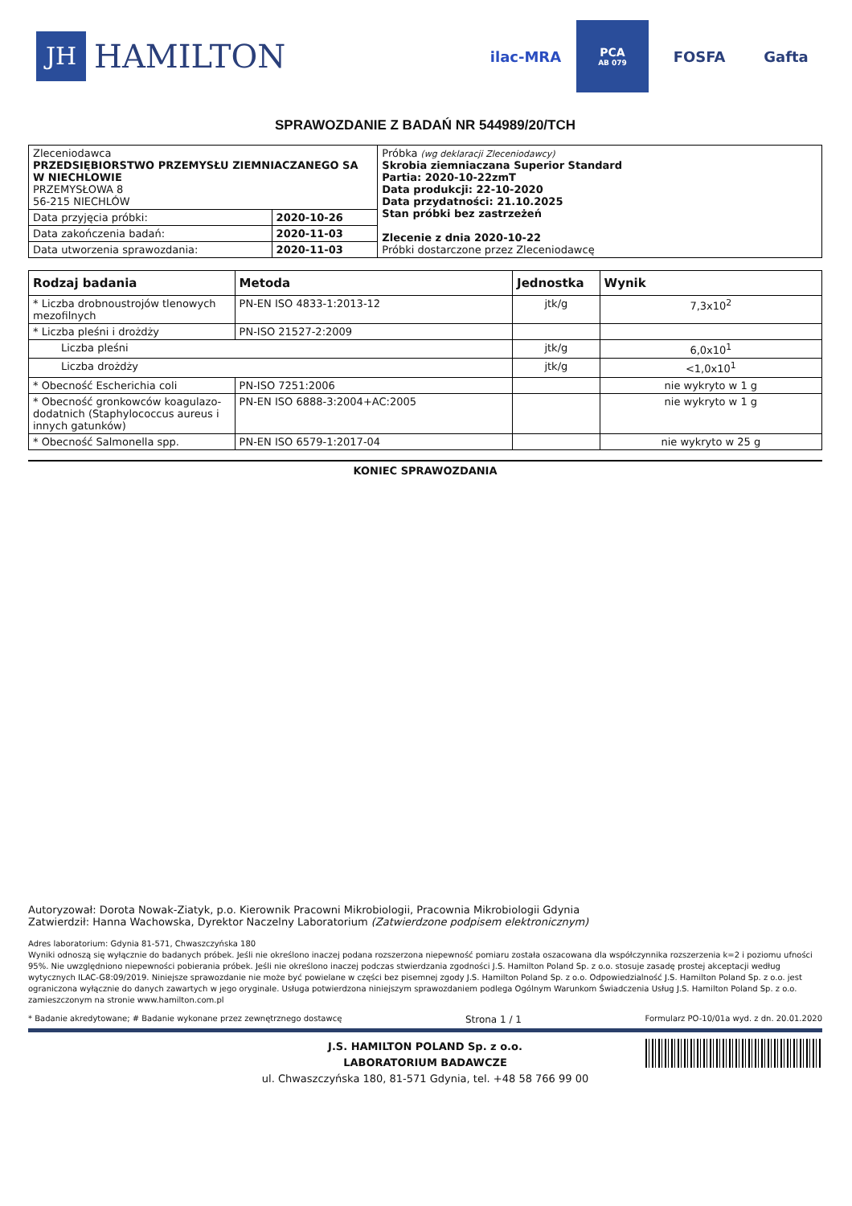JH HAMILTON
ilac-MRA
PCA
AB 079
FOSFA Gafta
SPRAWOZDANIE Z BADAŃ NR 544989/20/TCH
| Zleceniodawca PRZEDSIĘBIORSTWO PRZEMYSŁU ZIEMNIACZANEGO SA W NIECHLOWIE PRZEMYSŁOWA 8 56-215 NIECHLÓW | | Próbka (wg deklaracji Zleceniodawcy) Skrobia ziemniaczana Superior Standard Partia: 2020-10-22zmT Data produkcji: 22-10-2020 Data przydatności: 21.10.2025 Stan próbki bez zastrzeżeń Zlecenie z dnia 2020-10-22 Próbki dostarczone przez Zleceniodawcę |
| Data przyjęcia próbki: | 2020-10-26 | |
| Data zakończenia badań: | 2020-11-03 | |
| Data utworzenia sprawozdania: | 2020-11-03 | |
| Rodzaj badania | Metoda | Jednostka | Wynik |
| --- | --- | --- | --- |
| * Liczba drobnoustrojów tlenowych mezofilnych | PN-EN ISO 4833-1:2013-12 | jtk/g | 7,3x10<sup>2</sup> |
| * Liczba pleśni i drożdży | PN-ISO 21527-2:2009 | | |
| Liczba pleśni | | jtk/g | 6,0x10<sup>1</sup> |
| Liczba drożdży | | jtk/g | <1,0x10<sup>1</sup> |
| * Obecność Escherichia coli | PN-ISO 7251:2006 | | nie wykryto w 1 g |
| * Obecność gronkowców koagulazo-dodatnich (Staphylococcus aureus i innych gatunków) | PN-EN ISO 6888-3:2004+AC:2005 | | nie wykryto w 1 g |
| * Obecność Salmonella spp. | PN-EN ISO 6579-1:2017-04 | | nie wykryto w 25 g |
KONIEC SPRAWOZDANIA
Autoryzował: Dorota Nowak-Ziatyk, p.o. Kierownik Pracowni Mikrobiologii, Pracownia Mikrobiologii Gdynia
Zatwierdził: Hanna Wachowska, Dyrektor Naczelny Laboratorium (Zatwierdzone podpisem elektronicznym)
Adres laboratorium: Gdynia 81-571, Chwaszczyńska 180
Wyniki odnoszą się wyłącznie do badanych próbek. Jeśli nie określono inaczej podana rozszerzona niepewność pomiaru została oszacowana dla współczynnika rozszerzenia k=2 i poziomu ufności 95%. Nie uwzględniono niepewności pobierania próbek. Jeśli nie określono inaczej podczas stwierdzania zgodności J.S. Hamilton Poland Sp. z o.o. stosuje zasadę prostej akceptacji według wytycznych ILAC-G8:09/2019. Niniejsze sprawozdanie nie może być powielane w części bez pisemnej zgody J.S. Hamilton Poland Sp. z o.o. Odpowiedzialność J.S. Hamilton Poland Sp. z o.o. jest ograniczona wyłącznie do danych zawartych w jego oryginale. Usługa potwierdzona niniejszym sprawozdaniem podlega Ogólnym Warunkom Świadczenia Usług J.S. Hamilton Poland Sp. z o.o. zamieszczonym na stronie www.hamilton.com.pl
* Badanie akredytowane; # Badanie wykonane przez zewnętrznego dostawcę Strona 1 / 1 Formularz PO-10/01a wyd. z dn. 20.01.2020
J.S. HAMILTON POLAND Sp. z o.o.
LABORATORIUM BADAWCZE
ul. Chwaszczyńska 180, 81-571 Gdynia, tel. +48 58 766 99 00